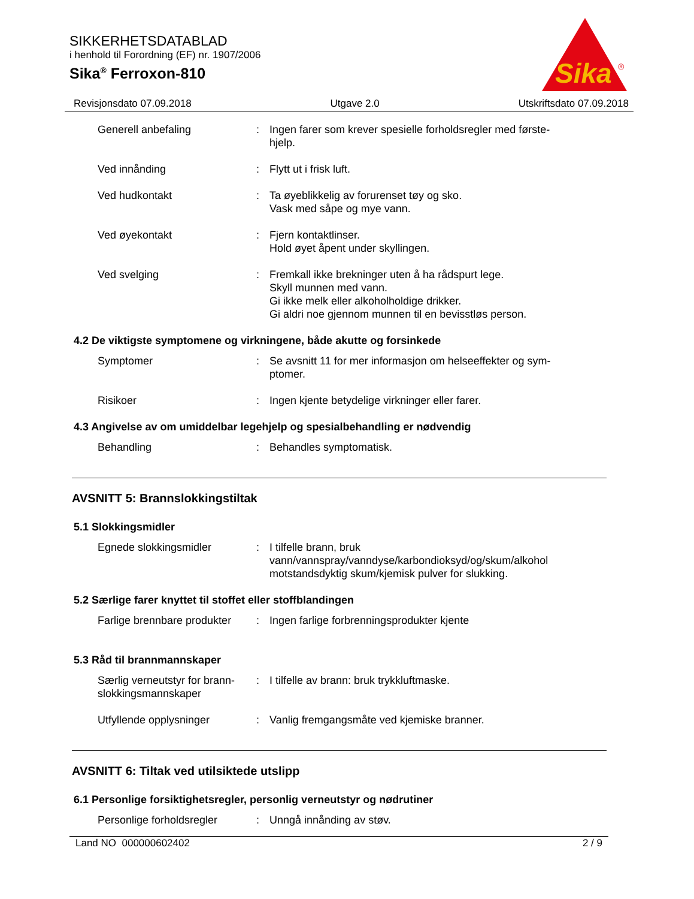SIKKERHETSDATABLAD
i henhold til Forordning (EF) nr. 1907/2006
Sika<sup>®</sup> Ferroxon-810
Sika
®
Revisjonsdato 07.09.2018 Utgave 2.0 Utskriftsdato 07.09.2018
Generell anbefaling : Ingen farer som krever spesielle forholdsregler med første-
hjelp.
Ved innånding : Flytt ut i frisk luft.
Ved hudkontakt : Ta øyeblikkelig av forurenset tøy og sko.
Vask med såpe og mye vann.
Ved øyekontakt : Fjern kontaktlinser.
Hold øyet åpent under skyllingen.
Ved svelging : Fremkall ikke brekninger uten å ha rådspurt lege.
Skyll munnen med vann.
Gi ikke melk eller alkoholholdige drikker.
Gi aldri noe gjennom munnen til en bevisstløs person.
4.2 De viktigste symptomene og virkningene, både akutte og forsinkede
Symptomer : Se avsnitt 11 for mer informasjon om helseeffekter og sym-
ptomer.
Risikoer : Ingen kjente betydelige virkninger eller farer.
4.3 Angivelse av om umiddelbar legehjelp og spesialbehandling er nødvendig
Behandling : Behandles symptomatisk.
AVSNITT 5: Brannslokkingstiltak
5.1 Slokkingsmidler
Egnede slokkingsmidler : I tilfelle brann, bruk
vann/vannspray/vanndyse/karbondioksyd/og/skum/alkohol
motstandsdyktig skum/kjemisk pulver for slukking.
5.2 Særlige farer knyttet til stoffet eller stoffblandingen
Farlige brennbare produkter
: Ingen farlige forbrenningsprodukter kjente
5.3 Råd til brannmannskaper
Særlig verneutstyr for brann-
slokkingsmannskaper
: I tilfelle av brann: bruk trykkluftmaske.
Utfyllende opplysninger : Vanlig fremgangsmåte ved kjemiske branner.
AVSNITT 6: Tiltak ved utilsiktede utslipp
6.1 Personlige forsiktighetsregler, personlig verneutstyr og nødrutiner
Personlige forholdsregler
: Unngå innånding av støv.
Land NO 000000602402 2 / 9